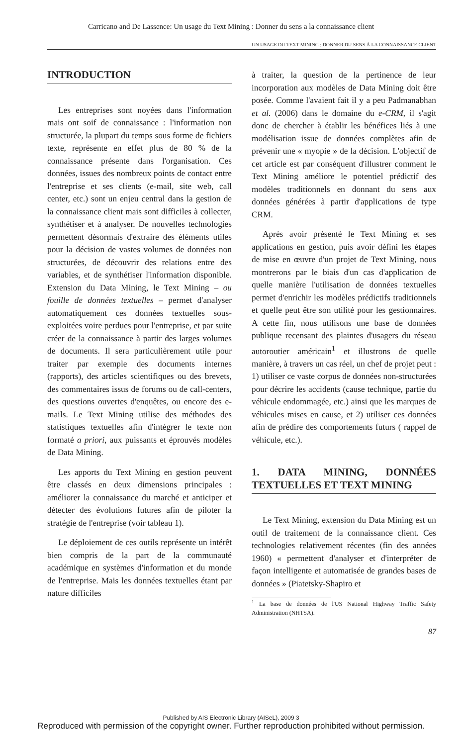Carricano and De Lassence: Un usage du Text Mining : Donner du sens a la connaissance client
UN USAGE DU TEXT MINING : DONNER DU SENS À LA CONNAISSANCE CLIENT
INTRODUCTION
Les entreprises sont noyées dans l'information mais ont soif de connaissance : l'information non structurée, la plupart du temps sous forme de fichiers texte, représente en effet plus de 80 % de la connaissance présente dans l'organisation. Ces données, issues des nombreux points de contact entre l'entreprise et ses clients (e-mail, site web, call center, etc.) sont un enjeu central dans la gestion de la connaissance client mais sont difficiles à collecter, synthétiser et à analyser. De nouvelles technologies permettent désormais d'extraire des éléments utiles pour la décision de vastes volumes de données non structurées, de découvrir des relations entre des variables, et de synthétiser l'information disponible. Extension du Data Mining, le Text Mining – ou fouille de données textuelles – permet d'analyser automatiquement ces données textuelles sous-exploitées voire perdues pour l'entreprise, et par suite créer de la connaissance à partir des larges volumes de documents. Il sera particulièrement utile pour traiter par exemple des documents internes (rapports), des articles scientifiques ou des brevets, des commentaires issus de forums ou de call-centers, des questions ouvertes d'enquêtes, ou encore des e-mails. Le Text Mining utilise des méthodes des statistiques textuelles afin d'intégrer le texte non formaté a priori, aux puissants et éprouvés modèles de Data Mining.
Les apports du Text Mining en gestion peuvent être classés en deux dimensions principales : améliorer la connaissance du marché et anticiper et détecter des évolutions futures afin de piloter la stratégie de l'entreprise (voir tableau 1).
Le déploiement de ces outils représente un intérêt bien compris de la part de la communauté académique en systèmes d'information et du monde de l'entreprise. Mais les données textuelles étant par nature difficiles
à traiter, la question de la pertinence de leur incorporation aux modèles de Data Mining doit être posée. Comme l'avaient fait il y a peu Padmanabhan et al. (2006) dans le domaine du e-CRM, il s'agit donc de chercher à établir les bénéfices liés à une modélisation issue de données complètes afin de prévenir une « myopie » de la décision. L'objectif de cet article est par conséquent d'illustrer comment le Text Mining améliore le potentiel prédictif des modèles traditionnels en donnant du sens aux données générées à partir d'applications de type CRM.
Après avoir présenté le Text Mining et ses applications en gestion, puis avoir défini les étapes de mise en œuvre d'un projet de Text Mining, nous montrerons par le biais d'un cas d'application de quelle manière l'utilisation de données textuelles permet d'enrichir les modèles prédictifs traditionnels et quelle peut être son utilité pour les gestionnaires. A cette fin, nous utilisons une base de données publique recensant des plaintes d'usagers du réseau autoroutier américain<sup>1</sup> et illustrons de quelle manière, à travers un cas réel, un chef de projet peut : 1) utiliser ce vaste corpus de données non-structurées pour décrire les accidents (cause technique, partie du véhicule endommagée, etc.) ainsi que les marques de véhicules mises en cause, et 2) utiliser ces données afin de prédire des comportements futurs ( rappel de véhicule, etc.).
1. DATA MINING, DONNÉES TEXTUELLES ET TEXT MINING
Le Text Mining, extension du Data Mining est un outil de traitement de la connaissance client. Ces technologies relativement récentes (fin des années 1960) « permettent d'analyser et d'interpréter de façon intelligente et automatisée de grandes bases de données » (Piatetsky-Shapiro et
<sup>1</sup> La base de données de l'US National Highway Traffic Safety Administration (NHTSA).
87
Published by AIS Electronic Library (AISeL), 2009 3
Reproduced with permission of the copyright owner. Further reproduction prohibited without permission.